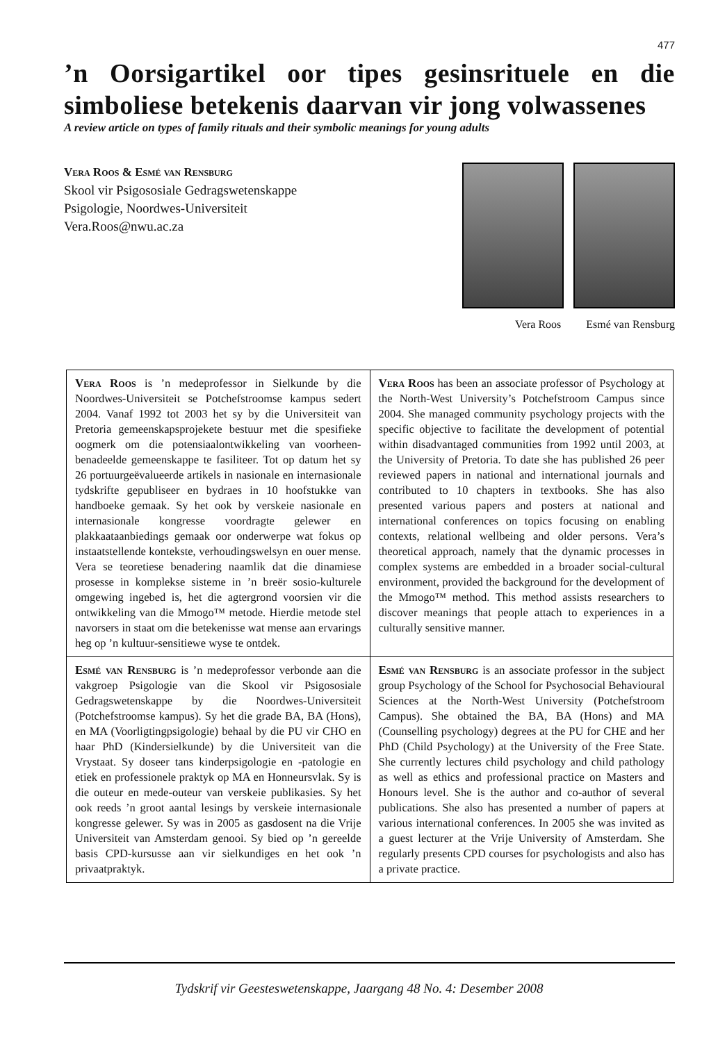477
’n Oorsigartikel oor tipes gesinsrituele en die simboliese betekenis daarvan vir jong volwassenes
A review article on types of family rituals and their symbolic meanings for young adults
Vera Roos & Esmé van Rensburg
Skool vir Psigososiale Gedragswetenskappe
Psigologie, Noordwes-Universiteit
Vera.Roos@nwu.ac.za
Vera Roos Esmé van Rensburg
| Vera Roos is ’n medeprofessor in Sielkunde by die Noordwes-Universiteit se Potchefstroomse kampus sedert 2004. Vanaf 1992 tot 2003 het sy by die Universiteit van Pretoria gemeenskapsprojekete bestuur met die spesifieke oogmerk om die potensiaalontwikkeling van voorheen-benadeelde gemeenskappe te fasiliteer. Tot op datum het sy 26 portuurgeëvalueerde artikels in nasionale en internasionale tydskrifte gepubliseer en bydraes in 10 hoofstukke van handboeke gemaak. Sy het ook by verskeie nasionale en internasionale kongresse voordragte gelewer en plakkaataanbiedings gemaak oor onderwerpe wat fokus op instaatstellende kontekste, verhoudingswelsyn en ouer mense. Vera se teoretiese benadering naamlik dat die dinamiese prosesse in komplekse sisteme in ’n breër sosio-kulturele omgewing ingebed is, het die agtergrond voorsien vir die ontwikkeling van die Mmogo™ metode. Hierdie metode stel navorsers in staat om die betekenisse wat mense aan ervarings heg op ’n kultuur-sensitiewe wyse te ontdek. | Vera Roos has been an associate professor of Psychology at the North-West University’s Potchefstroom Campus since 2004. She managed community psychology projects with the specific objective to facilitate the development of potential within disadvantaged communities from 1992 until 2003, at the University of Pretoria. To date she has published 26 peer reviewed papers in national and international journals and contributed to 10 chapters in textbooks. She has also presented various papers and posters at national and international conferences on topics focusing on enabling contexts, relational wellbeing and older persons. Vera’s theoretical approach, namely that the dynamic processes in complex systems are embedded in a broader social-cultural environment, provided the background for the development of the Mmogo™ method. This method assists researchers to discover meanings that people attach to experiences in a culturally sensitive manner. |
| Esmé van Rensburg is ’n medeprofessor verbonde aan die vakgroep Psigologie van die Skool vir Psigososiale Gedragswetenskappe by die Noordwes-Universiteit (Potchefstroomse kampus). Sy het die grade BA, BA (Hons), en MA (Voorligtingpsigologie) behaal by die PU vir CHO en haar PhD (Kindersielkunde) by die Universiteit van die Vrystaat. Sy doseer tans kinderpsigologie en -patologie en etiek en professionele praktyk op MA en Honneursvlak. Sy is die outeur en mede-outeur van verskeie publikasies. Sy het ook reeds ’n groot aantal lesings by verskeie internasionale kongresse gelewer. Sy was in 2005 as gasdosent na die Vrije Universiteit van Amsterdam genooi. Sy bied op ’n gereelde basis CPD-kursusse aan vir sielkundiges en het ook ’n privaatpraktyk. | Esmé van Rensburg is an associate professor in the subject group Psychology of the School for Psychosocial Behavioural Sciences at the North-West University (Potchefstroom Campus). She obtained the BA, BA (Hons) and MA (Counselling psychology) degrees at the PU for CHE and her PhD (Child Psychology) at the University of the Free State. She currently lectures child psychology and child pathology as well as ethics and professional practice on Masters and Honours level. She is the author and co-author of several publications. She also has presented a number of papers at various international conferences. In 2005 she was invited as a guest lecturer at the Vrije University of Amsterdam. She regularly presents CPD courses for psychologists and also has a private practice. |
Tydskrif vir Geesteswetenskappe, Jaargang 48 No. 4: Desember 2008